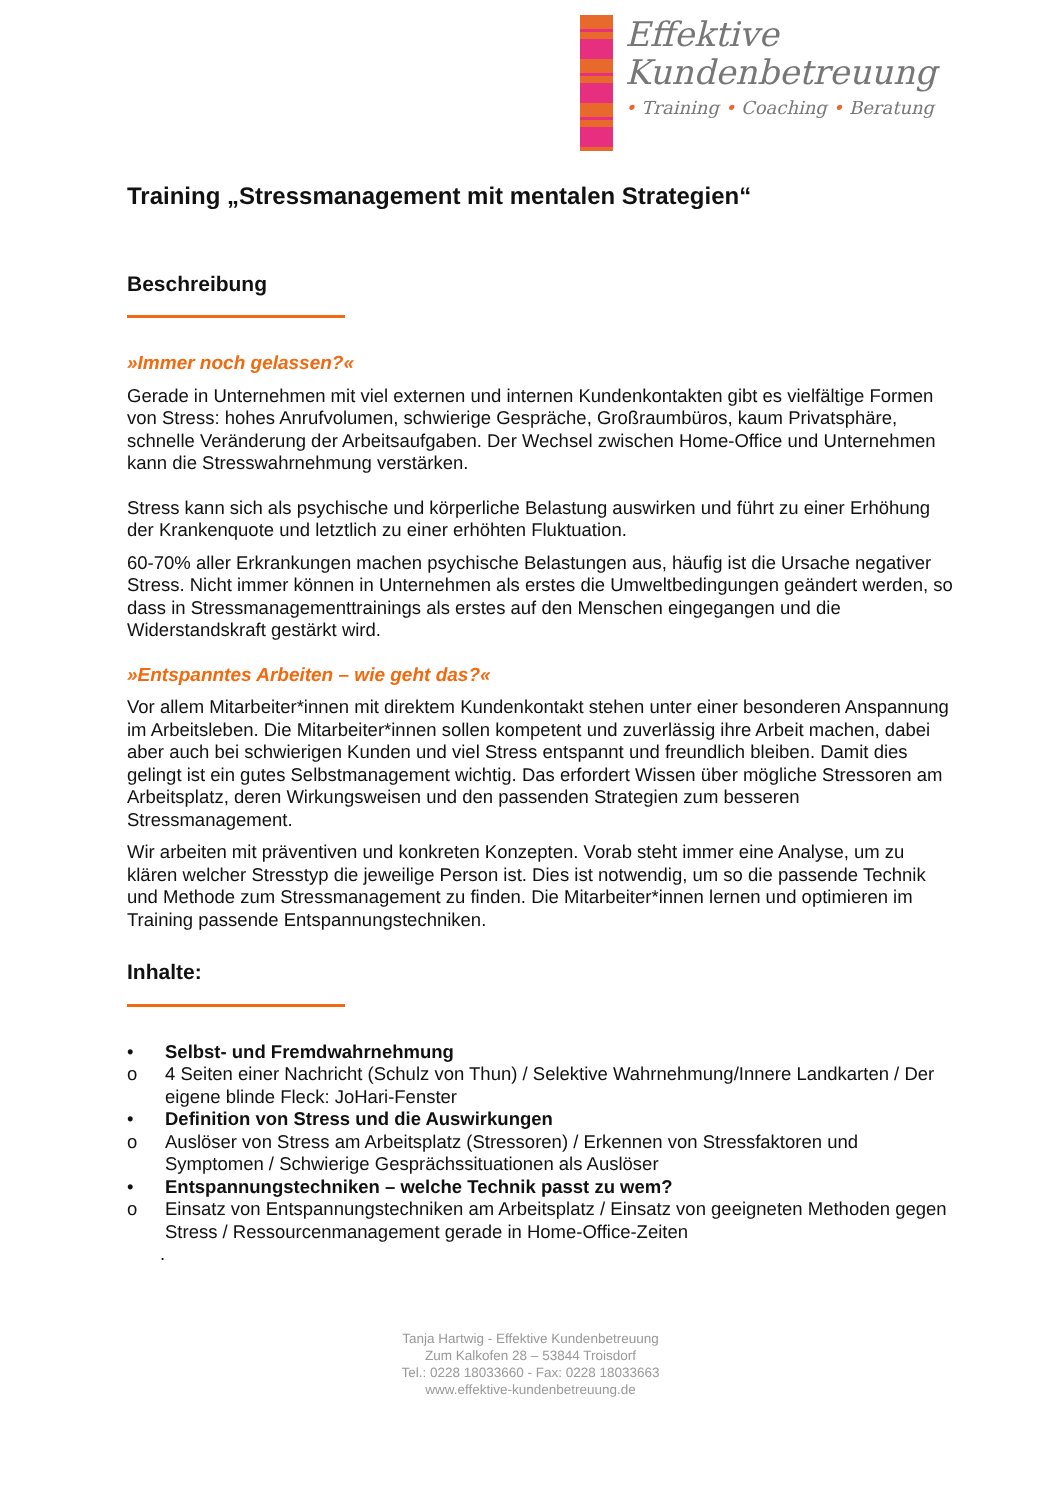Effektive
Kundenbetreuung
• Training • Coaching • Beratung
Training „Stressmanagement mit mentalen Strategien“
Beschreibung
»Immer noch gelassen?«
Gerade in Unternehmen mit viel externen und internen Kundenkontakten gibt es vielfältige Formen von Stress: hohes Anrufvolumen, schwierige Gespräche, Großraumbüros, kaum Privatsphäre, schnelle Veränderung der Arbeitsaufgaben. Der Wechsel zwischen Home-Office und Unternehmen kann die Stresswahrnehmung verstärken.
Stress kann sich als psychische und körperliche Belastung auswirken und führt zu einer Erhöhung der Krankenquote und letztlich zu einer erhöhten Fluktuation.
60-70% aller Erkrankungen machen psychische Belastungen aus, häufig ist die Ursache negativer Stress. Nicht immer können in Unternehmen als erstes die Umweltbedingungen geändert werden, so dass in Stressmanagementtrainings als erstes auf den Menschen eingegangen und die Widerstandskraft gestärkt wird.
»Entspanntes Arbeiten – wie geht das?«
Vor allem Mitarbeiter*innen mit direktem Kundenkontakt stehen unter einer besonderen Anspannung im Arbeitsleben. Die Mitarbeiter*innen sollen kompetent und zuverlässig ihre Arbeit machen, dabei aber auch bei schwierigen Kunden und viel Stress entspannt und freundlich bleiben. Damit dies gelingt ist ein gutes Selbstmanagement wichtig. Das erfordert Wissen über mögliche Stressoren am Arbeitsplatz, deren Wirkungsweisen und den passenden Strategien zum besseren Stressmanagement.
Wir arbeiten mit präventiven und konkreten Konzepten. Vorab steht immer eine Analyse, um zu klären welcher Stresstyp die jeweilige Person ist. Dies ist notwendig, um so die passende Technik und Methode zum Stressmanagement zu finden. Die Mitarbeiter*innen lernen und optimieren im Training passende Entspannungstechniken.
Inhalte:
• Selbst- und Fremdwahrnehmung
o 4 Seiten einer Nachricht (Schulz von Thun) / Selektive Wahrnehmung/Innere Landkarten / Der eigene blinde Fleck: JoHari-Fenster
• Definition von Stress und die Auswirkungen
o Auslöser von Stress am Arbeitsplatz (Stressoren) / Erkennen von Stressfaktoren und Symptomen / Schwierige Gesprächssituationen als Auslöser
• Entspannungstechniken – welche Technik passt zu wem?
o Einsatz von Entspannungstechniken am Arbeitsplatz / Einsatz von geeigneten Methoden gegen Stress / Ressourcenmanagement gerade in Home-Office-Zeiten
.
Tanja Hartwig - Effektive Kundenbetreuung
Zum Kalkofen 28 – 53844 Troisdorf
Tel.: 0228 18033660 - Fax: 0228 18033663
www.effektive-kundenbetreuung.de